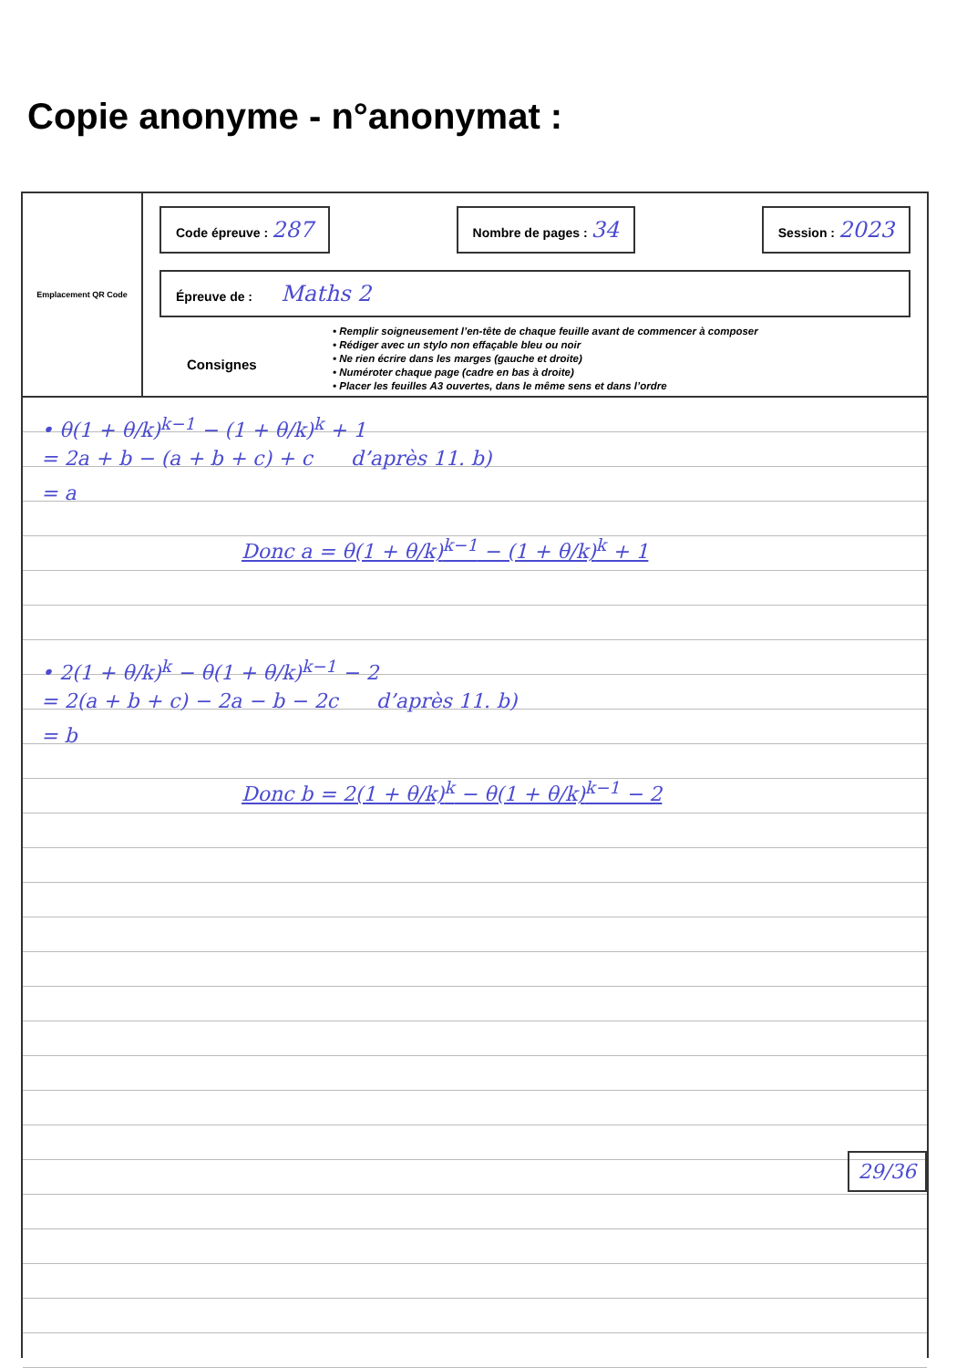Copie anonyme - n°anonymat :
Emplacement QR Code
Code épreuve : 287
Nombre de pages : 34
Session : 2023
Épreuve de : Maths 2
Consignes
• Remplir soigneusement l’en-tête de chaque feuille avant de commencer à composer
• Rédiger avec un stylo non effaçable bleu ou noir
• Ne rien écrire dans les marges (gauche et droite)
• Numéroter chaque page (cadre en bas à droite)
• Placer les feuilles A3 ouvertes, dans le même sens et dans l’ordre
• θ(1 + θ/k)<sup>k−1</sup> − (1 + θ/k)<sup>k</sup> + 1
= 2a + b − (a + b + c) + c d’après 11. b)
= a
Donc a = θ(1 + θ/k)<sup>k−1</sup> − (1 + θ/k)<sup>k</sup> + 1
• 2(1 + θ/k)<sup>k</sup> − θ(1 + θ/k)<sup>k−1</sup> − 2
= 2(a + b + c) − 2a − b − 2c d’après 11. b)
= b
Donc b = 2(1 + θ/k)<sup>k</sup> − θ(1 + θ/k)<sup>k−1</sup> − 2
29/36